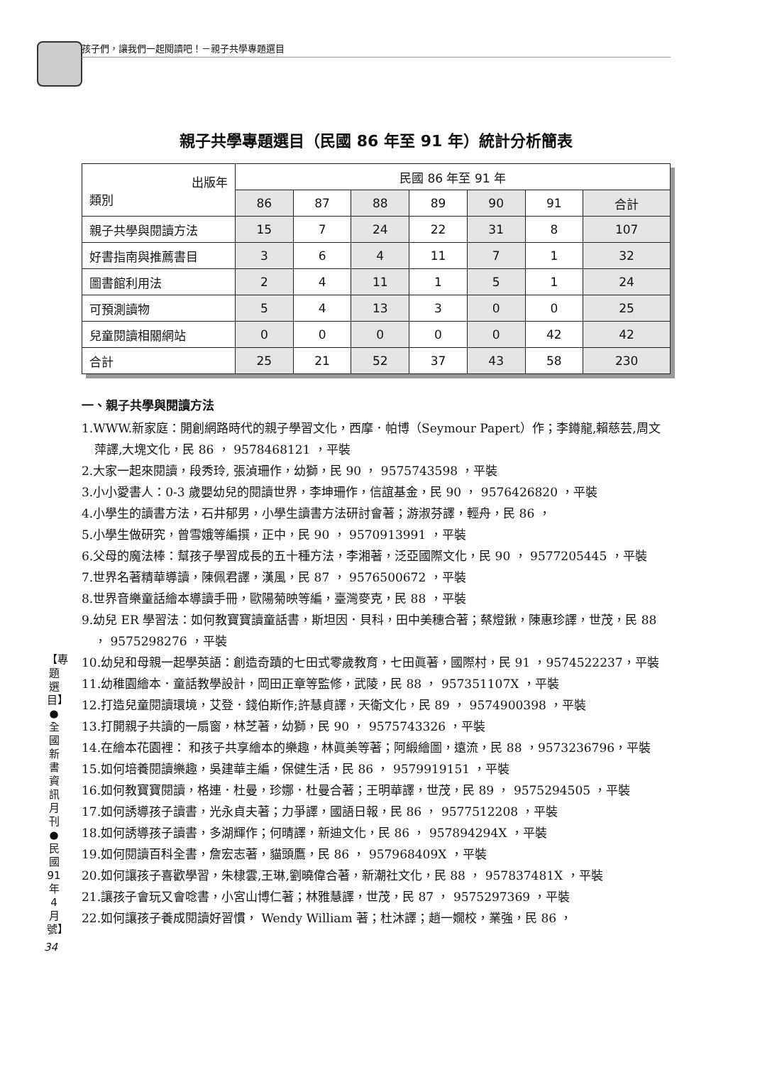孩子們，讓我們一起閱讀吧！－親子共學專題選目
【專題選目】●全國新書資訊月刊●民國91年4月號】
34
親子共學專題選目（民國 86 年至 91 年）統計分析簡表
| 出版年 類別 | 民國 86 年至 91 年 | | | | | | |
| --- | --- | --- | --- | --- | --- | --- | --- |
| | 86 | 87 | 88 | 89 | 90 | 91 | 合計 |
| 親子共學與閱讀方法 | 15 | 7 | 24 | 22 | 31 | 8 | 107 |
| 好書指南與推薦書目 | 3 | 6 | 4 | 11 | 7 | 1 | 32 |
| 圖書館利用法 | 2 | 4 | 11 | 1 | 5 | 1 | 24 |
| 可預測讀物 | 5 | 4 | 13 | 3 | 0 | 0 | 25 |
| 兒童閱讀相關網站 | 0 | 0 | 0 | 0 | 0 | 42 | 42 |
| 合計 | 25 | 21 | 52 | 37 | 43 | 58 | 230 |
一、親子共學與閱讀方法
1.WWW.新家庭：開創網路時代的親子學習文化，西摩．帕博（Seymour Papert）作；李鐏龍,賴慈芸,周文萍譯,大塊文化，民 86 ， 9578468121 ，平裝
2.大家一起來閱讀，段秀玲, 張湞珊作，幼獅，民 90 ， 9575743598 ，平裝
3.小小愛書人：0-3 歲嬰幼兒的閱讀世界，李坤珊作，信誼基金，民 90 ， 9576426820 ，平裝
4.小學生的讀書方法，石井郁男，小學生讀書方法研討會著；游淑芬譯，輕舟，民 86 ，
5.小學生做研究，曾雪娥等編撰，正中，民 90 ， 9570913991 ，平裝
6.父母的魔法棒：幫孩子學習成長的五十種方法，李湘著，泛亞國際文化，民 90 ， 9577205445 ，平裝
7.世界名著精華導讀，陳佩君譯，漢風，民 87 ， 9576500672 ，平裝
8.世界音樂童話繪本導讀手冊，歐陽菊映等編，臺灣麥克，民 88 ，平裝
9.幼兒 ER 學習法：如何教寶寶讀童話書，斯坦因．貝科，田中美穗合著；蔡燈鍬，陳惠珍譯，世茂，民 88 ， 9575298276 ，平裝
10.幼兒和母親一起學英語：創造奇蹟的七田式零歲教育，七田眞著，國際村，民 91 ，9574522237，平裝
11.幼稚園繪本．童話教學設計，岡田正章等監修，武陵，民 88 ， 957351107X ，平裝
12.打造兒童閱讀環境，艾登．錢伯斯作;許慧貞譯，天衛文化，民 89 ， 9574900398 ，平裝
13.打開親子共讀的一扇窗，林芝著，幼獅，民 90 ， 9575743326 ，平裝
14.在繪本花園裡： 和孩子共享繪本的樂趣，林眞美等著；阿緞繪圖，遠流，民 88 ，9573236796，平裝
15.如何培養閱讀樂趣，吳建華主編，保健生活，民 86 ， 9579919151 ，平裝
16.如何教寶寶閱讀，格連．杜曼，珍娜．杜曼合著；王明華譯，世茂，民 89 ， 9575294505 ，平裝
17.如何誘導孩子讀書，光永貞夫著；力爭譯，國語日報，民 86 ， 9577512208 ，平裝
18.如何誘導孩子讀書，多湖輝作；何晴譯，新迪文化，民 86 ， 957894294X ，平裝
19.如何閱讀百科全書，詹宏志著，貓頭鷹，民 86 ， 957968409X ，平裝
20.如何讓孩子喜歡學習，朱棣雲,王琳,劉曉偉合著，新潮社文化，民 88 ， 957837481X ，平裝
21.讓孩子會玩又會唸書，小宮山博仁著；林雅慧譯，世茂，民 87 ， 9575297369 ，平裝
22.如何讓孩子養成閱讀好習慣， Wendy William 著；杜沐譯；趙一嫺校，業強，民 86 ，